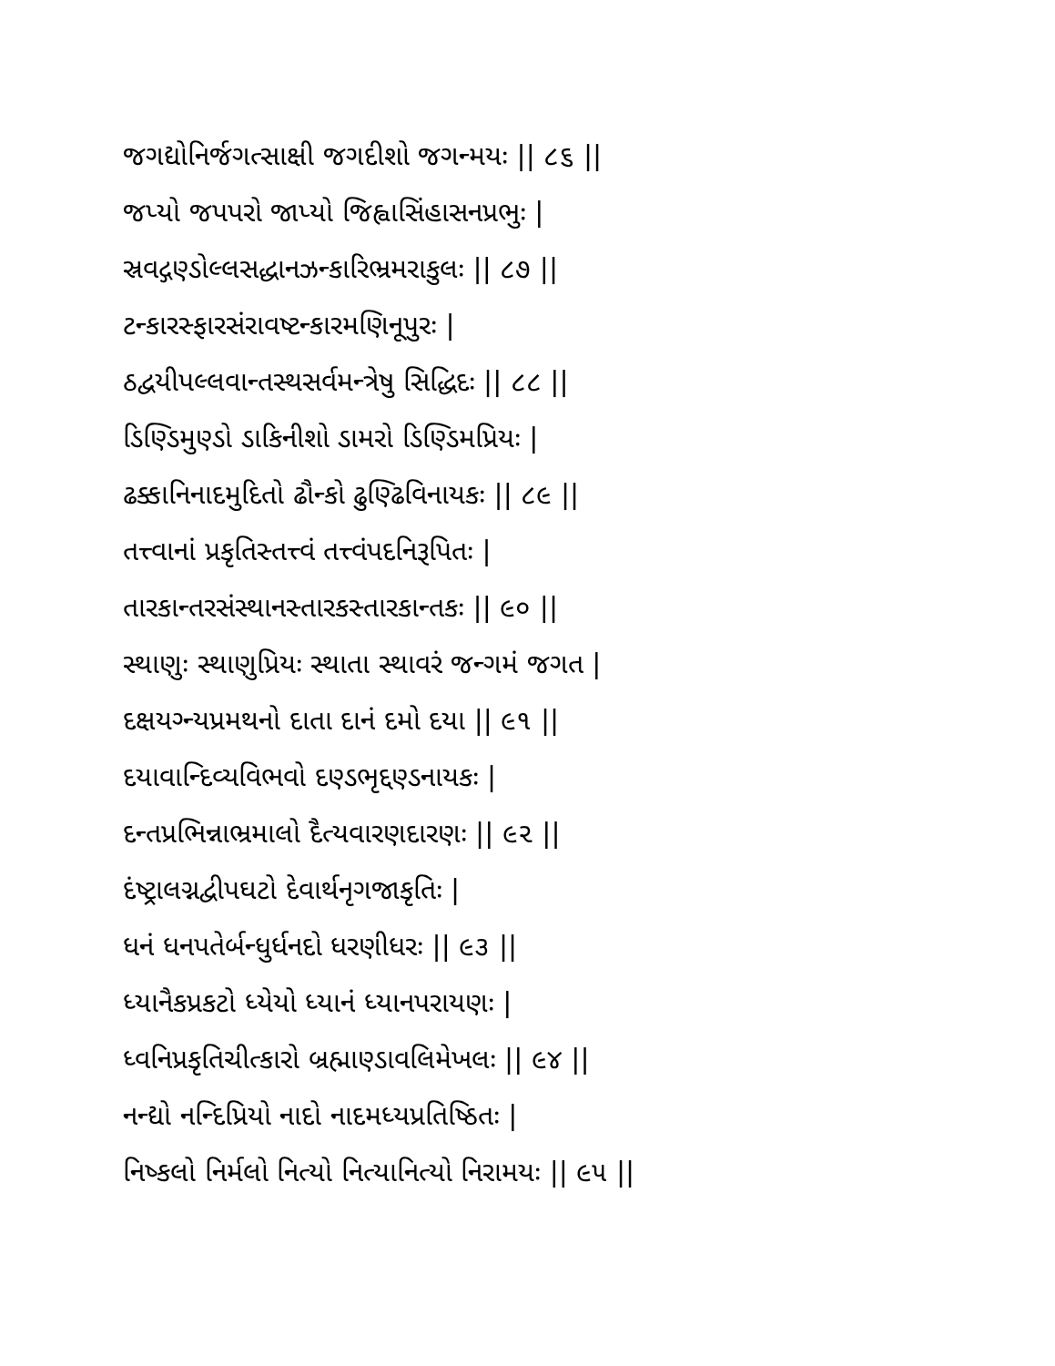જગદ્યોનિર્જગત્સાક્ષી જગદીશો જગન્મયઃ || ૮૬ ||
જપ્યો જપપરો જાપ્યો જિહ્વાસિંહાસનપ્રભુઃ |
સ્રવદ્ગણ્ડોલ્લસદ્ધાનઝન્કારિભ્રમરાકુલઃ || ૮૭ ||
ટન્કારસ્ફારસંરાવષ્ટન્કારમણિનૂપુરઃ |
ઠદ્વયીપલ્લવાન્તસ્થસર્વમન્ત્રેષુ સિદ્ધિદઃ || ૮૮ ||
ડિણ્ડિમુણ્ડો ડાકિનીશો ડામરો ડિણ્ડિમપ્રિયઃ |
ઢક્કાનિનાદમુદિતો ઢૌન્કો ઢુણ્ઢિવિનાયકઃ || ૮૯ ||
તત્ત્વાનાં પ્રકૃતિસ્તત્ત્વં તત્ત્વંપદનિરૂપિતઃ |
તારકાન્તરસંસ્થાનસ્તારકસ્તારકાન્તકઃ || ૯૦ ||
સ્થાણુઃ સ્થાણુપ્રિયઃ સ્થાતા સ્થાવરં જન્ગમં જગત |
દક્ષયગ્ન્યપ્રમથનો દાતા દાનં દમો દયા || ૯૧ ||
દયાવાન્દિવ્યવિભવો દણ્ડભૃદ્દણ્ડનાયકઃ |
દન્તપ્રભિન્નાભ્રમાલો દૈત્યવારણદારણઃ || ૯૨ ||
દંષ્ટ્રાલગ્નદ્વીપઘટો દેવાર્થનૃગજાકૃતિઃ |
ધનં ધનપતેર્બન્ધુર્ધનદો ધરણીધરઃ || ૯૩ ||
ધ્યાનૈકપ્રકટો ધ્યેયો ધ્યાનં ધ્યાનપરાયણઃ |
ધ્વનિપ્રકૃતિચીત્કારો બ્રહ્માણ્ડાવલિમેખલઃ || ૯૪ ||
નન્દ્યો નન્દિપ્રિયો નાદો નાદમધ્યપ્રતિષ્ઠિતઃ |
નિષ્કલો નિર્મલો નિત્યો નિત્યાનિત્યો નિરામયઃ || ૯૫ ||